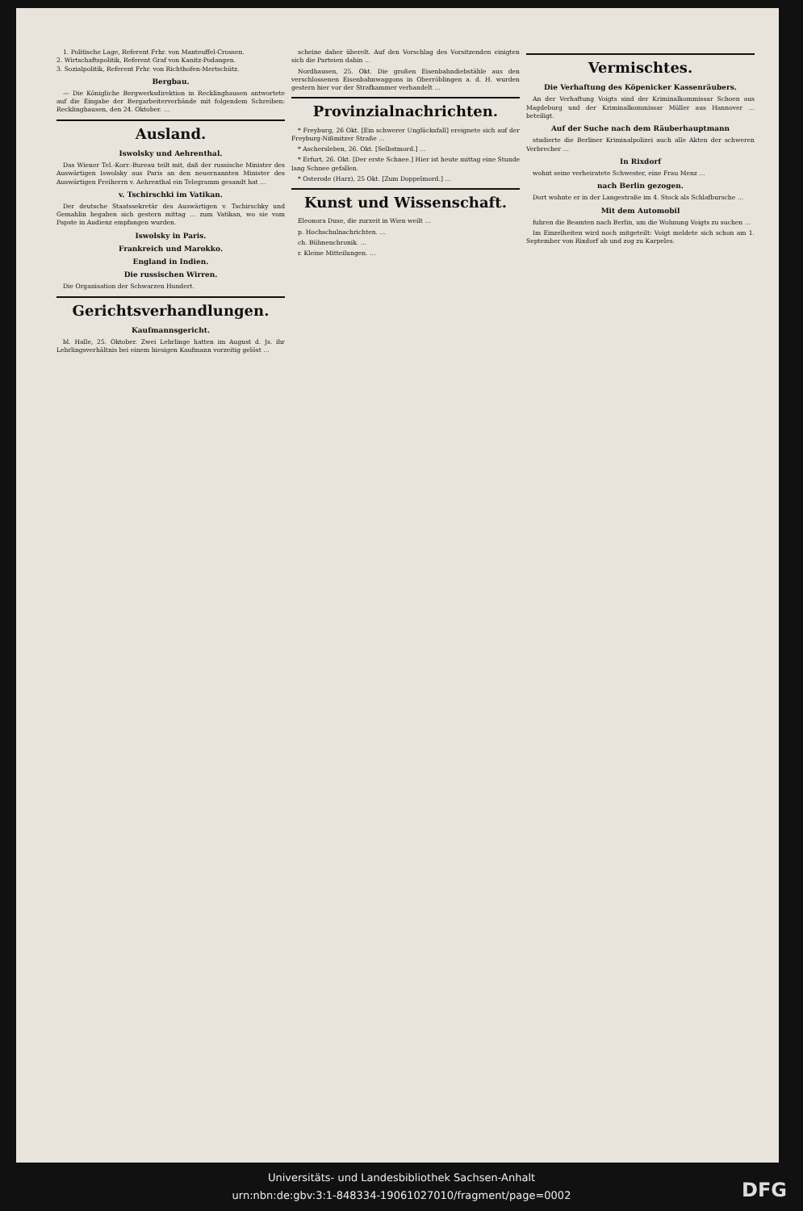1. Politische Lage, Referent Frhr. von Manteuffel-Crossen.
2. Wirtschaftspolitik, Referent Graf von Kanitz-Podangen.
3. Sozialpolitik, Referent Frhr. von Richthofen-Mertschütz.
Bergbau.
— Die Königliche Bergwerksdirektion in Recklinghausen antwortete auf die Eingabe der Bergarbeiterverbände mit folgendem Schreiben: Recklinghausen, den 24. Oktober. …
Ausland.
Iswolsky und Aehrenthal.
Das Wiener Tel.-Korr.-Bureau teilt mit, daß der russische Minister des Auswärtigen Iswolsky aus Paris an den neuernannten Minister des Auswärtigen Freiherrn v. Aehrenthal ein Telegramm gesandt hat …
v. Tschirschki im Vatikan.
Der deutsche Staatssekretär des Auswärtigen v. Tschirschky und Gemahlin begaben sich gestern mittag … zum Vatikan, wo sie vom Papste in Audienz empfangen wurden.
Iswolsky in Paris.
Frankreich und Marokko.
England in Indien.
Die russischen Wirren.
Die Organisation der Schwarzen Hundert.
Gerichtsverhandlungen.
Kaufmannsgericht.
bl. Halle, 25. Oktober. Zwei Lehrlinge hatten im August d. Js. ihr Lehrlingsverhältnis bei einem hiesigen Kaufmann vorzeitig gelöst …
scheine daher überelt. Auf den Vorschlag des Vorsitzenden einigten sich die Parteien dahin …
Nordhausen, 25. Okt. Die großen Eisenbahndiebstähle aus den verschlossenen Eisenbahnwaggons in Oberröblingen a. d. H. wurden gestern hier vor der Strafkammer verhandelt …
Provinzialnachrichten.
* Freyburg, 26 Okt. [Ein schwerer Unglücksfall] ereignete sich auf der Freyburg-Nißmitzer Straße …
* Aschersleben, 26. Okt. [Selbstmord.] …
* Erfurt, 26. Okt. [Der erste Schnee.] Hier ist heute mittag eine Stunde lang Schnee gefallen.
* Osterode (Harz), 25 Okt. [Zum Doppelmord.] …
Kunst und Wissenschaft.
Eleonora Duse, die zurzeit in Wien weilt …
p. Hochschulnachrichten. …
ch. Bühnenchronik. …
r. Kleine Mitteilungen. …
Vermischtes.
Die Verhaftung des Köpenicker Kassenräubers.
An der Verhaftung Voigts sind der Kriminalkommissar Schoen aus Magdeburg und der Kriminalkommissar Müller aus Hannover … beteiligt.
Auf der Suche nach dem Räuberhauptmann
studierte die Berliner Kriminalpolizei auch alle Akten der schweren Verbrecher …
In Rixdorf
wohnt seine verheiratete Schwester, eine Frau Menz …
nach Berlin gezogen.
Dort wohnte er in der Langestraße im 4. Stock als Schlafbursche …
Mit dem Automobil
fuhren die Beamten nach Berlin, um die Wohnung Voigts zu suchen …
Im Einzelheiten wird noch mitgeteilt: Voigt meldete sich schon am 1. September von Rixdorf ab und zog zu Karpeles.
Universitäts- und Landesbibliothek Sachsen-Anhalt
urn:nbn:de:gbv:3:1-848334-19061027010/fragment/page=0002
DFG